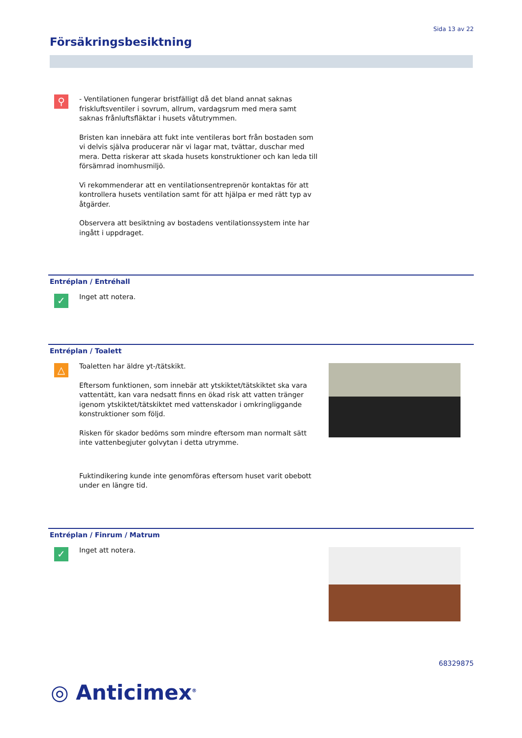Sida 13 av 22
Försäkringsbesiktning
⚲
- Ventilationen fungerar bristfälligt då det bland annat saknas friskluftsventiler i sovrum, allrum, vardagsrum med mera samt saknas frånluftsfläktar i husets våtutrymmen.
Bristen kan innebära att fukt inte ventileras bort från bostaden som vi delvis själva producerar när vi lagar mat, tvättar, duschar med mera. Detta riskerar att skada husets konstruktioner och kan leda till försämrad inomhusmiljö.
Vi rekommenderar att en ventilationsentreprenör kontaktas för att kontrollera husets ventilation samt för att hjälpa er med rätt typ av åtgärder.
Observera att besiktning av bostadens ventilationssystem inte har ingått i uppdraget.
Entréplan / Entréhall
✓
Inget att notera.
Entréplan / Toalett
△
Toaletten har äldre yt-/tätskikt.
Eftersom funktionen, som innebär att ytskiktet/tätskiktet ska vara vattentätt, kan vara nedsatt finns en ökad risk att vatten tränger igenom ytskiktet/tätskiktet med vattenskador i omkringliggande konstruktioner som följd.
Risken för skador bedöms som mindre eftersom man normalt sätt inte vattenbegjuter golvytan i detta utrymme.
Fuktindikering kunde inte genomföras eftersom huset varit obebott under en längre tid.
Entréplan / Finrum / Matrum
✓
Inget att notera.
68329875
◎ Anticimex<sup>®</sup>